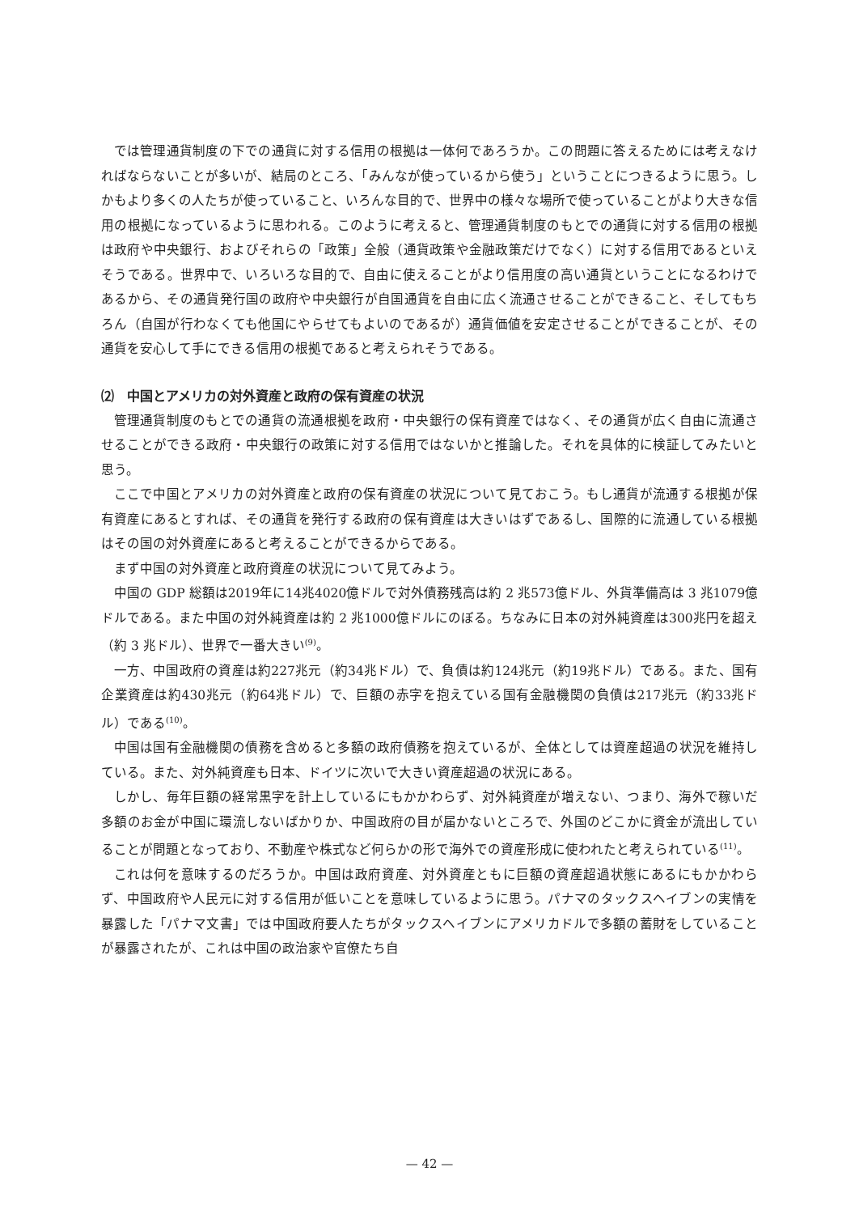では管理通貨制度の下での通貨に対する信用の根拠は一体何であろうか。この問題に答えるためには考えなければならないことが多いが、結局のところ、「みんなが使っているから使う」ということにつきるように思う。しかもより多くの人たちが使っていること、いろんな目的で、世界中の様々な場所で使っていることがより大きな信用の根拠になっているように思われる。このように考えると、管理通貨制度のもとでの通貨に対する信用の根拠は政府や中央銀行、およびそれらの「政策」全般（通貨政策や金融政策だけでなく）に対する信用であるといえそうである。世界中で、いろいろな目的で、自由に使えることがより信用度の高い通貨ということになるわけであるから、その通貨発行国の政府や中央銀行が自国通貨を自由に広く流通させることができること、そしてもちろん（自国が行わなくても他国にやらせてもよいのであるが）通貨価値を安定させることができることが、その通貨を安心して手にできる信用の根拠であると考えられそうである。
⑵　中国とアメリカの対外資産と政府の保有資産の状況
管理通貨制度のもとでの通貨の流通根拠を政府・中央銀行の保有資産ではなく、その通貨が広く自由に流通させることができる政府・中央銀行の政策に対する信用ではないかと推論した。それを具体的に検証してみたいと思う。
ここで中国とアメリカの対外資産と政府の保有資産の状況について見ておこう。もし通貨が流通する根拠が保有資産にあるとすれば、その通貨を発行する政府の保有資産は大きいはずであるし、国際的に流通している根拠はその国の対外資産にあると考えることができるからである。
まず中国の対外資産と政府資産の状況について見てみよう。
中国の GDP 総額は2019年に14兆4020億ドルで対外債務残高は約 2 兆573億ドル、外貨準備高は 3 兆1079億ドルである。また中国の対外純資産は約 2 兆1000億ドルにのぼる。ちなみに日本の対外純資産は300兆円を超え（約 3 兆ドル）、世界で一番大きい<sup>(9)</sup>。
一方、中国政府の資産は約227兆元（約34兆ドル）で、負債は約124兆元（約19兆ドル）である。また、国有企業資産は約430兆元（約64兆ドル）で、巨額の赤字を抱えている国有金融機関の負債は217兆元（約33兆ドル）である<sup>(10)</sup>。
中国は国有金融機関の債務を含めると多額の政府債務を抱えているが、全体としては資産超過の状況を維持している。また、対外純資産も日本、ドイツに次いで大きい資産超過の状況にある。
しかし、毎年巨額の経常黒字を計上しているにもかかわらず、対外純資産が増えない、つまり、海外で稼いだ多額のお金が中国に環流しないばかりか、中国政府の目が届かないところで、外国のどこかに資金が流出していることが問題となっており、不動産や株式など何らかの形で海外での資産形成に使われたと考えられている<sup>(11)</sup>。
これは何を意味するのだろうか。中国は政府資産、対外資産ともに巨額の資産超過状態にあるにもかかわらず、中国政府や人民元に対する信用が低いことを意味しているように思う。パナマのタックスヘイブンの実情を暴露した「パナマ文書」では中国政府要人たちがタックスヘイブンにアメリカドルで多額の蓄財をしていることが暴露されたが、これは中国の政治家や官僚たち自
— 42 —